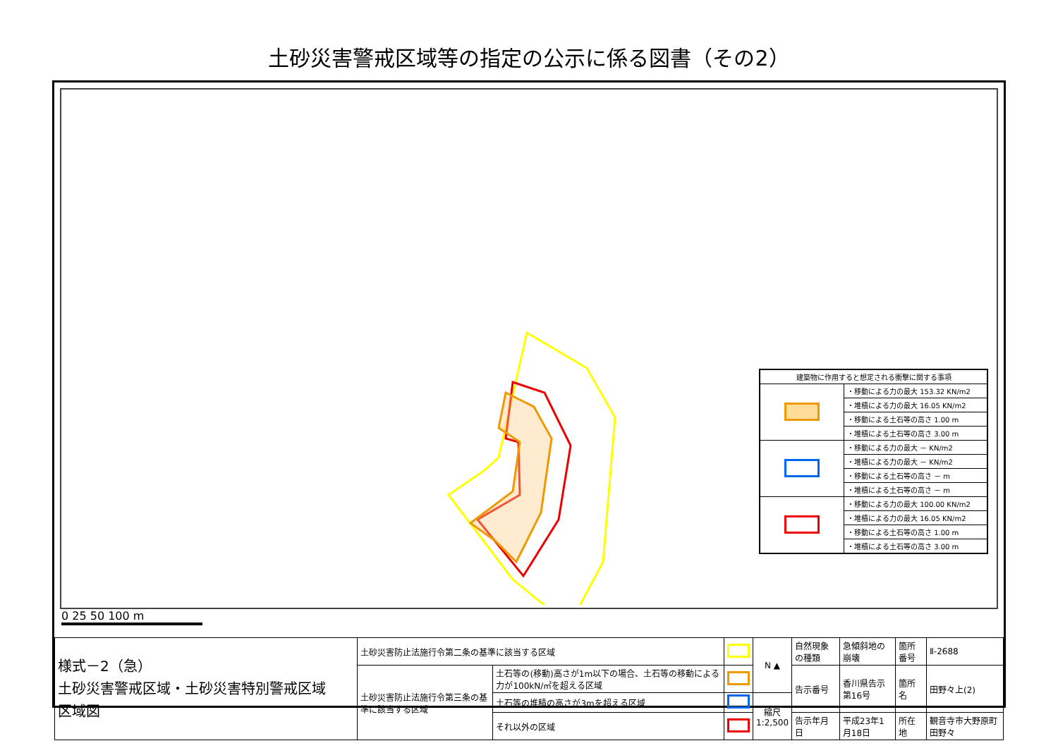土砂災害警戒区域等の指定の公示に係る図書（その2）
| 建築物に作用すると想定される衝撃に関する事項 | |
| --- | --- |
| | ・移動による力の最大 153.32 KN/m2 |
| | ・堆積による力の最大 16.05 KN/m2 |
| | ・移動による土石等の高さ 1.00 m |
| | ・堆積による土石等の高さ 3.00 m |
| | ・移動による力の最大 － KN/m2 |
| | ・堆積による力の最大 － KN/m2 |
| | ・移動による土石等の高さ － m |
| | ・堆積による土石等の高さ － m |
| | ・移動による力の最大 100.00 KN/m2 |
| | ・堆積による力の最大 16.05 KN/m2 |
| | ・移動による土石等の高さ 1.00 m |
| | ・堆積による土石等の高さ 3.00 m |
0 25 50 100 m
| 様式－2（急） 土砂災害警戒区域・土砂災害特別警戒区域 区域図 | 土砂災害防止法施行令第二条の基準に該当する区域 | | | N ▲ | 自然現象の種類 | 急傾斜地の崩壊 | 箇所番号 | Ⅱ-2688 |
| | 土砂災害防止法施行令第三条の基準に該当する区域 | 土石等の(移動)高さが1m以下の場合、土石等の移動による力が100kN/㎡を超える区域 | | | 告示番号 | 香川県告示第16号 | 箇所名 | 田野々上(2) |
| | | 土石等の堆積の高さが3mを超える区域 | | 縮尺 1:2,500 | | | | |
| | | それ以外の区域 | | | 告示年月日 | 平成23年1月18日 | 所在地 | 観音寺市大野原町田野々 |